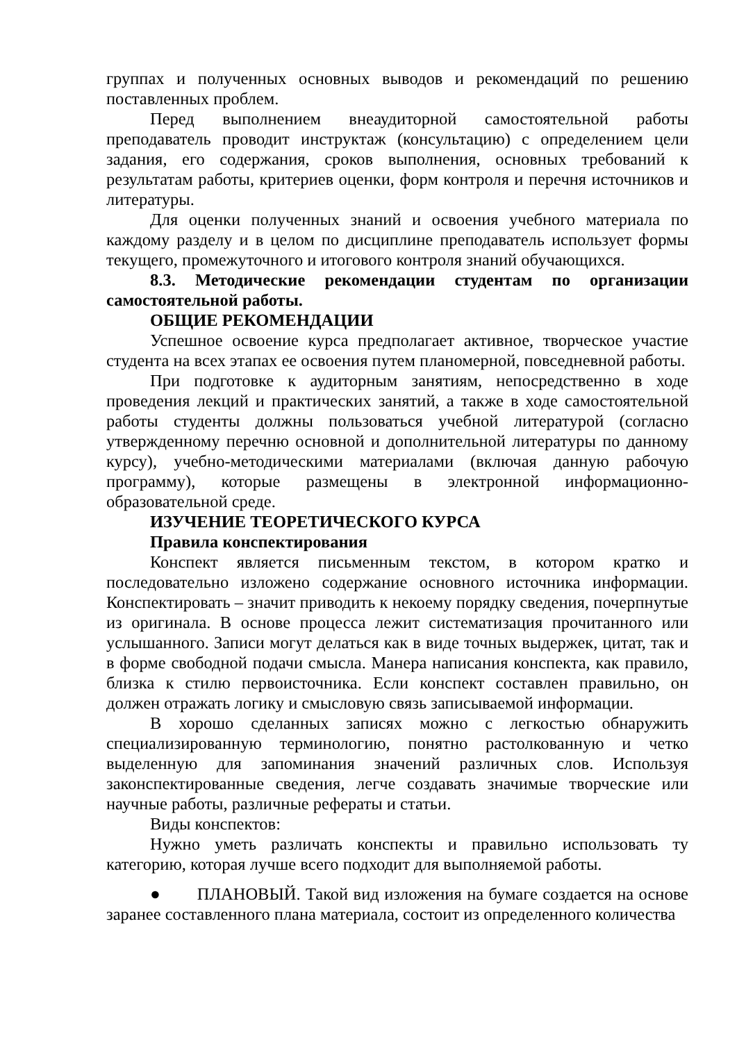группах и полученных основных выводов и рекомендаций по решению поставленных проблем.
Перед выполнением внеаудиторной самостоятельной работы преподаватель проводит инструктаж (консультацию) с определением цели задания, его содержания, сроков выполнения, основных требований к результатам работы, критериев оценки, форм контроля и перечня источников и литературы.
Для оценки полученных знаний и освоения учебного материала по каждому разделу и в целом по дисциплине преподаватель использует формы текущего, промежуточного и итогового контроля знаний обучающихся.
8.3. Методические рекомендации студентам по организации самостоятельной работы.
ОБЩИЕ РЕКОМЕНДАЦИИ
Успешное освоение курса предполагает активное, творческое участие студента на всех этапах ее освоения путем планомерной, повседневной работы.
При подготовке к аудиторным занятиям, непосредственно в ходе проведения лекций и практических занятий, а также в ходе самостоятельной работы студенты должны пользоваться учебной литературой (согласно утвержденному перечню основной и дополнительной литературы по данному курсу), учебно-методическими материалами (включая данную рабочую программу), которые размещены в электронной информационно-образовательной среде.
ИЗУЧЕНИЕ ТЕОРЕТИЧЕСКОГО КУРСА
Правила конспектирования
Конспект является письменным текстом, в котором кратко и последовательно изложено содержание основного источника информации. Конспектировать – значит приводить к некоему порядку сведения, почерпнутые из оригинала. В основе процесса лежит систематизация прочитанного или услышанного. Записи могут делаться как в виде точных выдержек, цитат, так и в форме свободной подачи смысла. Манера написания конспекта, как правило, близка к стилю первоисточника. Если конспект составлен правильно, он должен отражать логику и смысловую связь записываемой информации.
В хорошо сделанных записях можно с легкостью обнаружить специализированную терминологию, понятно растолкованную и четко выделенную для запоминания значений различных слов. Используя законспектированные сведения, легче создавать значимые творческие или научные работы, различные рефераты и статьи.
Виды конспектов:
Нужно уметь различать конспекты и правильно использовать ту категорию, которая лучше всего подходит для выполняемой работы.
● ПЛАНОВЫЙ. Такой вид изложения на бумаге создается на основе заранее составленного плана материала, состоит из определенного количества